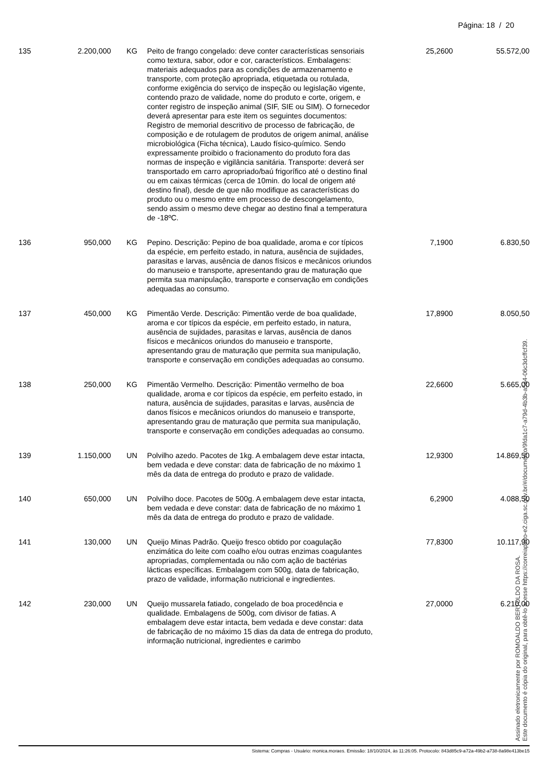Página: 18 / 20
| 135 | 2.200,000 | KG | Peito de frango congelado: deve conter características sensoriais como textura, sabor, odor e cor, característicos. Embalagens: materiais adequados para as condições de armazenamento e transporte, com proteção apropriada, etiquetada ou rotulada, conforme exigência do serviço de inspeção ou legislação vigente, contendo prazo de validade, nome do produto e corte, origem, e conter registro de inspeção animal (SIF, SIE ou SIM). O fornecedor deverá apresentar para este item os seguintes documentos: Registro de memorial descritivo de processo de fabricação, de composição e de rotulagem de produtos de origem animal, análise microbiológica (Ficha técnica), Laudo físico-químico. Sendo expressamente proibido o fracionamento do produto fora das normas de inspeção e vigilância sanitária. Transporte: deverá ser transportado em carro apropriado/baú frigorífico até o destino final ou em caixas térmicas (cerca de 10min. do local de origem até destino final), desde de que não modifique as características do produto ou o mesmo entre em processo de descongelamento, sendo assim o mesmo deve chegar ao destino final a temperatura de -18ºC. | 25,2600 | 55.572,00 |
| 136 | 950,000 | KG | Pepino. Descrição: Pepino de boa qualidade, aroma e cor típicos da espécie, em perfeito estado, in natura, ausência de sujidades, parasitas e larvas, ausência de danos físicos e mecânicos oriundos do manuseio e transporte, apresentando grau de maturação que permita sua manipulação, transporte e conservação em condições adequadas ao consumo. | 7,1900 | 6.830,50 |
| 137 | 450,000 | KG | Pimentão Verde. Descrição: Pimentão verde de boa qualidade, aroma e cor típicos da espécie, em perfeito estado, in natura, ausência de sujidades, parasitas e larvas, ausência de danos físicos e mecânicos oriundos do manuseio e transporte, apresentando grau de maturação que permita sua manipulação, transporte e conservação em condições adequadas ao consumo. | 17,8900 | 8.050,50 |
| 138 | 250,000 | KG | Pimentão Vermelho. Descrição: Pimentão vermelho de boa qualidade, aroma e cor típicos da espécie, em perfeito estado, in natura, ausência de sujidades, parasitas e larvas, ausência de danos físicos e mecânicos oriundos do manuseio e transporte, apresentando grau de maturação que permita sua manipulação, transporte e conservação em condições adequadas ao consumo. | 22,6600 | 5.665,00 |
| 139 | 1.150,000 | UN | Polvilho azedo. Pacotes de 1kg. A embalagem deve estar intacta, bem vedada e deve constar: data de fabricação de no máximo 1 mês da data de entrega do produto e prazo de validade. | 12,9300 | 14.869,50 |
| 140 | 650,000 | UN | Polvilho doce. Pacotes de 500g. A embalagem deve estar intacta, bem vedada e deve constar: data de fabricação de no máximo 1 mês da data de entrega do produto e prazo de validade. | 6,2900 | 4.088,50 |
| 141 | 130,000 | UN | Queijo Minas Padrão. Queijo fresco obtido por coagulação enzimática do leite com coalho e/ou outras enzimas coagulantes apropriadas, complementada ou não com ação de bactérias lácticas específicas. Embalagem com 500g, data de fabricação, prazo de validade, informação nutricional e ingredientes. | 77,8300 | 10.117,90 |
| 142 | 230,000 | UN | Queijo mussarela fatiado, congelado de boa procedência e qualidade. Embalagens de 500g, com divisor de fatias. A embalagem deve estar intacta, bem vedada e deve constar: data de fabricação de no máximo 15 dias da data de entrega do produto, informação nutricional, ingredientes e carimbo | 27,0000 | 6.210,00 |
Assinado eletronicamente por ROMOALDO BERTOLDO DA ROSA.
Este documento é cópia do original, para obtê-lo acesse https://correiapinto-e2.ciga.sc.gov.br/#/documento/9fda1c7-a79d-4b3b-a5a4-06c3dcffcf39.
Sistema: Compras - Usuário: monica.moraes. Emissão: 18/10/2024, às 11:26:05. Protocolo: 843d85c9-a72a-49b2-a738-8a98e413be15